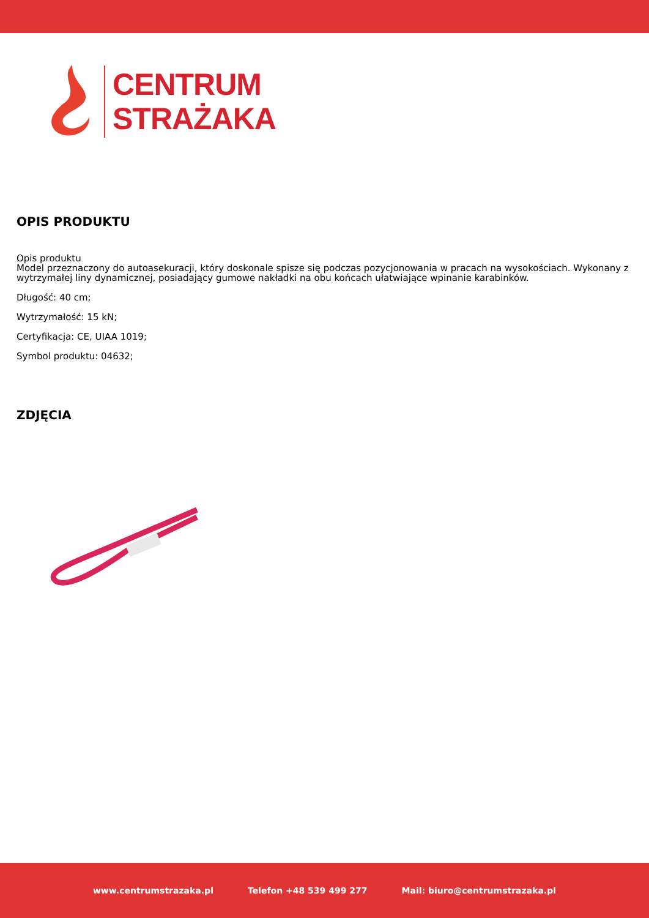CENTRUM
STRAŻAKA
OPIS PRODUKTU
Opis produktu
Model przeznaczony do autoasekuracji, który doskonale spisze się podczas pozycjonowania w pracach na wysokościach. Wykonany z wytrzymałej liny dynamicznej, posiadający gumowe nakładki na obu końcach ułatwiające wpinanie karabinków.
Długość: 40 cm;
Wytrzymałość: 15 kN;
Certyfikacja: CE, UIAA 1019;
Symbol produktu: 04632;
ZDJĘCIA
www.centrumstrazaka.pl Telefon +48 539 499 277 Mail: biuro@centrumstrazaka.pl